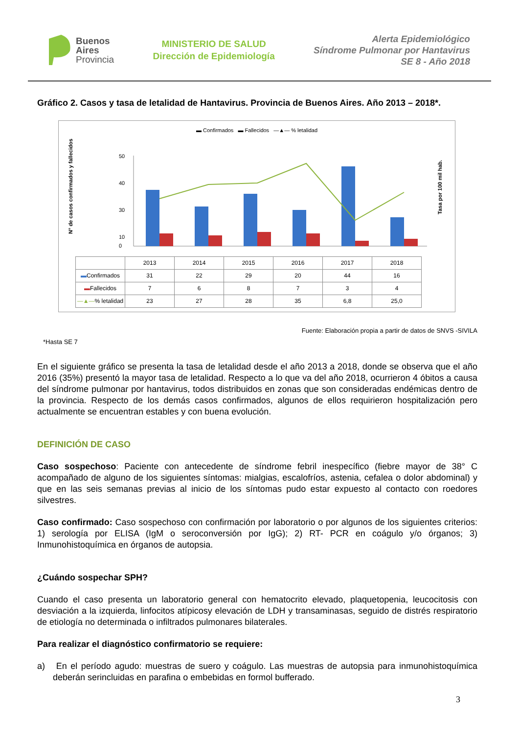Buenos
Aires
Provincia
MINISTERIO DE SALUD
Dirección de Epidemiología
Alerta Epidemiológico
Síndrome Pulmonar por Hantavirus
SE 8 - Año 2018
Gráfico 2. Casos y tasa de letalidad de Hantavirus. Provincia de Buenos Aires. Año 2013 – 2018*.
▬ Confirmados ▬ Fallecidos —▲— % letalidad
N° de casos confirmados y fallecidos
Tasa por 100 mil hab.
50
40
30
10
0
| | 2013 | 2014 | 2015 | 2016 | 2017 | 2018 |
| ▬ Confirmados | 31 | 22 | 29 | 20 | 44 | 16 |
| ▬ Fallecidos | 7 | 6 | 8 | 7 | 3 | 4 |
| —▲— % letalidad | 23 | 27 | 28 | 35 | 6,8 | 25,0 |
Fuente: Elaboración propia a partir de datos de SNVS -SIVILA
*Hasta SE 7
En el siguiente gráfico se presenta la tasa de letalidad desde el año 2013 a 2018, donde se observa que el año 2016 (35%) presentó la mayor tasa de letalidad. Respecto a lo que va del año 2018, ocurrieron 4 óbitos a causa del síndrome pulmonar por hantavirus, todos distribuidos en zonas que son consideradas endémicas dentro de la provincia. Respecto de los demás casos confirmados, algunos de ellos requirieron hospitalización pero actualmente se encuentran estables y con buena evolución.
DEFINICIÓN DE CASO
Caso sospechoso: Paciente con antecedente de síndrome febril inespecífico (fiebre mayor de 38° C acompañado de alguno de los siguientes síntomas: mialgias, escalofríos, astenia, cefalea o dolor abdominal) y que en las seis semanas previas al inicio de los síntomas pudo estar expuesto al contacto con roedores silvestres.
Caso confirmado: Caso sospechoso con confirmación por laboratorio o por algunos de los siguientes criterios: 1) serología por ELISA (IgM o seroconversión por IgG); 2) RT- PCR en coágulo y/o órganos; 3) Inmunohistoquímica en órganos de autopsia.
¿Cuándo sospechar SPH?
Cuando el caso presenta un laboratorio general con hematocrito elevado, plaquetopenia, leucocitosis con desviación a la izquierda, linfocitos atípicosy elevación de LDH y transaminasas, seguido de distrés respiratorio de etiología no determinada o infiltrados pulmonares bilaterales.
Para realizar el diagnóstico confirmatorio se requiere:
a) En el período agudo: muestras de suero y coágulo. Las muestras de autopsia para inmunohistoquímica deberán serincluidas en parafina o embebidas en formol bufferado.
3